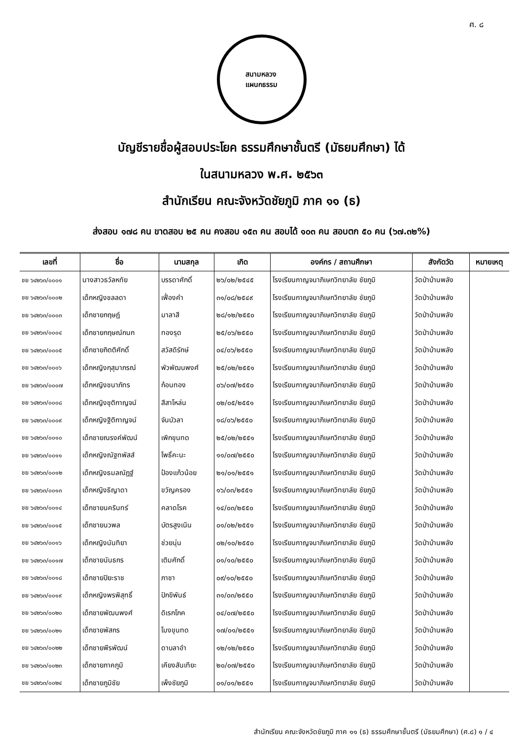ศ. ๘
สนามหลวง
แผนกธรรม
บัญชีรายชื่อผู้สอบประโยค ธรรมศึกษาชั้นตรี (มัธยมศึกษา) ได้
ในสนามหลวง พ.ศ. ๒๕๖๓
สำนักเรียน คณะจังหวัดชัยภูมิ ภาค ๑๑ (ธ)
ส่งสอบ ๑๗๘ คน ขาดสอบ ๒๕ คน คงสอบ ๑๕๓ คน สอบได้ ๑๐๓ คน สอบตก ๕๐ คน (๖๗.๓๒%)
| เลขที่ | ชื่อ | นามสกุล | เกิด | องค์กร / สถานศึกษา | สังกัดวัด | หมายเหตุ |
| --- | --- | --- | --- | --- | --- | --- |
| ชย ๖๔๒๖๓/๐๐๐๑ | นางสาวธวัลหทัย | บรรดาศักดิ์ | ๒๖/๐๒/๒๕๔๕ | โรงเรียนกาญจนาภิเษกวิทยาลัย ชัยภูมิ | วัดป่าบ้านพลัง | |
| ชย ๖๔๒๖๓/๐๐๐๒ | เด็กหญิงชลลดา | เฟื่องคำ | ๓๑/๐๘/๒๕๔๙ | โรงเรียนกาญจนาภิเษกวิทยาลัย ชัยภูมิ | วัดป่าบ้านพลัง | |
| ชย ๖๔๒๖๓/๐๐๐๓ | เด็กชายกฤษฎ์ | มาลาสี | ๒๘/๑๒/๒๕๕๐ | โรงเรียนกาญจนาภิเษกวิทยาลัย ชัยภูมิ | วัดป่าบ้านพลัง | |
| ชย ๖๔๒๖๓/๐๐๐๔ | เด็กชายกฤษณ์กนก | ทองรุด | ๒๕/๐๖/๒๕๕๐ | โรงเรียนกาญจนาภิเษกวิทยาลัย ชัยภูมิ | วัดป่าบ้านพลัง | |
| ชย ๖๔๒๖๓/๐๐๐๕ | เด็กชายกิตติศักดิ์ | สวัสดิรักษ์ | ๐๔/๐๖/๒๕๕๐ | โรงเรียนกาญจนาภิเษกวิทยาลัย ชัยภูมิ | วัดป่าบ้านพลัง | |
| ชย ๖๔๒๖๓/๐๐๐๖ | เด็กหญิงกุสุมาภรณ์ | พัวพัฒนพงศ์ | ๒๕/๐๒/๒๕๕๑ | โรงเรียนกาญจนาภิเษกวิทยาลัย ชัยภูมิ | วัดป่าบ้านพลัง | |
| ชย ๖๔๒๖๓/๐๐๐๗ | เด็กหญิงชนาภัทร | ก้อนทอง | ๐๖/๐๗/๒๕๕๐ | โรงเรียนกาญจนาภิเษกวิทยาลัย ชัยภูมิ | วัดป่าบ้านพลัง | |
| ชย ๖๔๒๖๓/๐๐๐๘ | เด็กหญิงชุติกาญจน์ | สีสาโหล่น | ๐๒/๐๕/๒๕๕๑ | โรงเรียนกาญจนาภิเษกวิทยาลัย ชัยภูมิ | วัดป่าบ้านพลัง | |
| ชย ๖๔๒๖๓/๐๐๐๙ | เด็กหญิงฐิติกาญจน์ | จันบัวลา | ๑๘/๐๖/๒๕๕๐ | โรงเรียนกาญจนาภิเษกวิทยาลัย ชัยภูมิ | วัดป่าบ้านพลัง | |
| ชย ๖๔๒๖๓/๐๐๑๐ | เด็กชายณรงค์พัฒน์ | เพิกขุนทด | ๒๕/๐๒/๒๕๕๑ | โรงเรียนกาญจนาภิเษกวิทยาลัย ชัยภูมิ | วัดป่าบ้านพลัง | |
| ชย ๖๔๒๖๓/๐๐๑๑ | เด็กหญิงณัฐทพัสส์ | โพธิ์คะนะ | ๑๑/๐๗/๒๕๕๐ | โรงเรียนกาญจนาภิเษกวิทยาลัย ชัยภูมิ | วัดป่าบ้านพลัง | |
| ชย ๖๔๒๖๓/๐๐๑๒ | เด็กหญิงธมลณัฏฐ์ | ป้องแก้วน้อย | ๒๑/๐๑/๒๕๕๑ | โรงเรียนกาญจนาภิเษกวิทยาลัย ชัยภูมิ | วัดป่าบ้านพลัง | |
| ชย ๖๔๒๖๓/๐๐๑๓ | เด็กหญิงธิญาดา | ขวัญครอง | ๑๖/๐๓/๒๕๕๑ | โรงเรียนกาญจนาภิเษกวิทยาลัย ชัยภูมิ | วัดป่าบ้านพลัง | |
| ชย ๖๔๒๖๓/๐๐๑๔ | เด็กชายนครินทร์ | คลาดโรค | ๑๔/๐๓/๒๕๕๐ | โรงเรียนกาญจนาภิเษกวิทยาลัย ชัยภูมิ | วัดป่าบ้านพลัง | |
| ชย ๖๔๒๖๓/๐๐๑๕ | เด็กชายนวพล | บัตรสูงเนิน | ๐๑/๐๒/๒๕๕๑ | โรงเรียนกาญจนาภิเษกวิทยาลัย ชัยภูมิ | วัดป่าบ้านพลัง | |
| ชย ๖๔๒๖๓/๐๐๑๖ | เด็กหญิงนันทิยา | ช่วยนุ่น | ๐๒/๑๐/๒๕๕๐ | โรงเรียนกาญจนาภิเษกวิทยาลัย ชัยภูมิ | วัดป่าบ้านพลัง | |
| ชย ๖๔๒๖๓/๐๐๑๗ | เด็กชายนันธกร | เติมศักดิ์ | ๐๑/๑๐/๒๕๕๐ | โรงเรียนกาญจนาภิเษกวิทยาลัย ชัยภูมิ | วัดป่าบ้านพลัง | |
| ชย ๖๔๒๖๓/๐๐๑๘ | เด็กชายปิยะราช | ภาชา | ๐๙/๑๐/๒๕๕๐ | โรงเรียนกาญจนาภิเษกวิทยาลัย ชัยภูมิ | วัดป่าบ้านพลัง | |
| ชย ๖๔๒๖๓/๐๐๑๙ | เด็กหญิงพรพิสุทธิ์ | ปักขิพันธ์ | ๓๑/๐๓/๒๕๕๐ | โรงเรียนกาญจนาภิเษกวิทยาลัย ชัยภูมิ | วัดป่าบ้านพลัง | |
| ชย ๖๔๒๖๓/๐๐๒๐ | เด็กชายพัฒนพงศ์ | ดิเรกโภค | ๐๔/๐๗/๒๕๕๐ | โรงเรียนกาญจนาภิเษกวิทยาลัย ชัยภูมิ | วัดป่าบ้านพลัง | |
| ชย ๖๔๒๖๓/๐๐๒๑ | เด็กชายพัสกร | โมงขุนทด | ๑๗/๐๑/๒๕๕๑ | โรงเรียนกาญจนาภิเษกวิทยาลัย ชัยภูมิ | วัดป่าบ้านพลัง | |
| ชย ๖๔๒๖๓/๐๐๒๒ | เด็กชายพีรพัฒน์ | ดาบลาอำ | ๑๒/๑๒/๒๕๕๐ | โรงเรียนกาญจนาภิเษกวิทยาลัย ชัยภูมิ | วัดป่าบ้านพลัง | |
| ชย ๖๔๒๖๓/๐๐๒๓ | เด็กชายภาคภูมิ | เคียงสันเทียะ | ๒๐/๐๗/๒๕๕๐ | โรงเรียนกาญจนาภิเษกวิทยาลัย ชัยภูมิ | วัดป่าบ้านพลัง | |
| ชย ๖๔๒๖๓/๐๐๒๔ | เด็กชายภูมิชัย | เพ็งชัยภูมิ | ๐๑/๐๑/๒๕๕๑ | โรงเรียนกาญจนาภิเษกวิทยาลัย ชัยภูมิ | วัดป่าบ้านพลัง | |
สำนักเรียน คณะจังหวัดชัยภูมิ ภาค ๑๑ (ธ) ธรรมศึกษาชั้นตรี (มัธยมศึกษา) (ศ.๘) ๑ / ๔